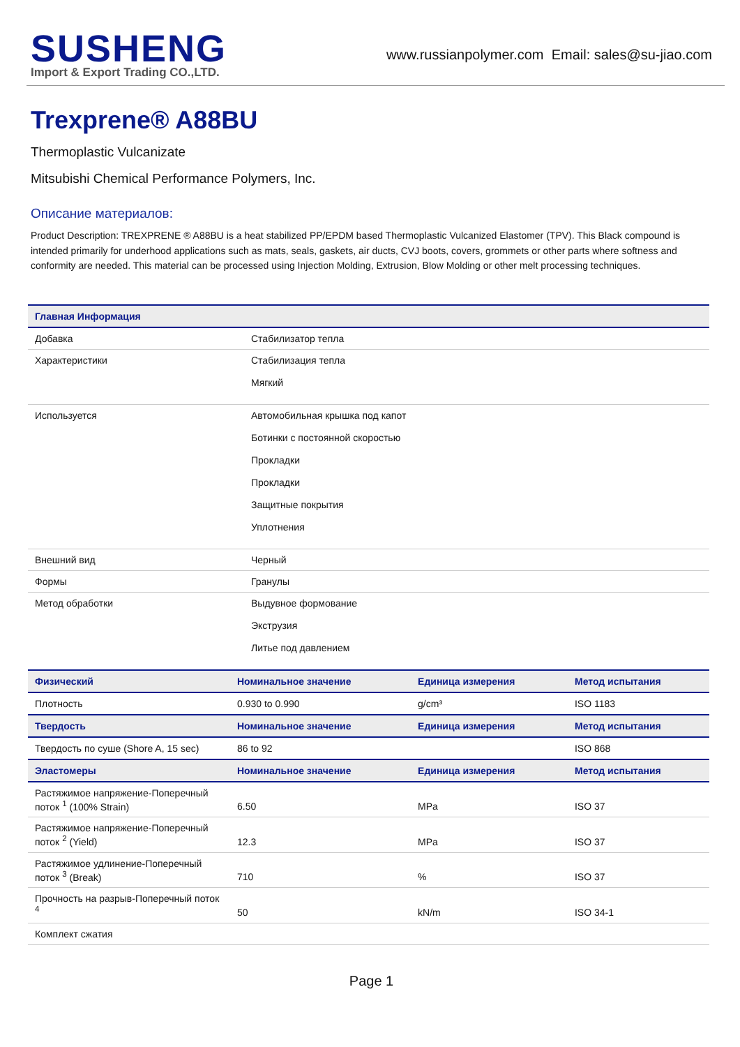SUSHENG
Import & Export Trading CO.,LTD.
www.russianpolymer.com Email: sales@su-jiao.com
Trexprene® A88BU
Thermoplastic Vulcanizate
Mitsubishi Chemical Performance Polymers, Inc.
Описание материалов:
Product Description: TREXPRENE ® A88BU is a heat stabilized PP/EPDM based Thermoplastic Vulcanized Elastomer (TPV). This Black compound is intended primarily for underhood applications such as mats, seals, gaskets, air ducts, CVJ boots, covers, grommets or other parts where softness and conformity are needed. This material can be processed using Injection Molding, Extrusion, Blow Molding or other melt processing techniques.
| Главная Информация | |
| --- | --- |
| Добавка | Стабилизатор тепла |
| Характеристики | Стабилизация тепла Мягкий |
| Используется | Автомобильная крышка под капот Ботинки с постоянной скоростью Прокладки Прокладки Защитные покрытия Уплотнения |
| Внешний вид | Черный |
| Формы | Гранулы |
| Метод обработки | Выдувное формование Экструзия Литье под давлением |
| Физический | Номинальное значение | Единица измерения | Метод испытания |
| --- | --- | --- | --- |
| Плотность | 0.930 to 0.990 | g/cm³ | ISO 1183 |
| Твердость | Номинальное значение | Единица измерения | Метод испытания |
| Твердость по суше (Shore A, 15 sec) | 86 to 92 | | ISO 868 |
| Эластомеры | Номинальное значение | Единица измерения | Метод испытания |
| Растяжимое напряжение-Поперечный поток <sup>1</sup> (100% Strain) | 6.50 | MPa | ISO 37 |
| Растяжимое напряжение-Поперечный поток <sup>2</sup> (Yield) | 12.3 | MPa | ISO 37 |
| Растяжимое удлинение-Поперечный поток <sup>3</sup> (Break) | 710 | % | ISO 37 |
| Прочность на разрыв-Поперечный поток <sup>4</sup> | 50 | kN/m | ISO 34-1 |
| Комплект сжатия | | | |
Page 1